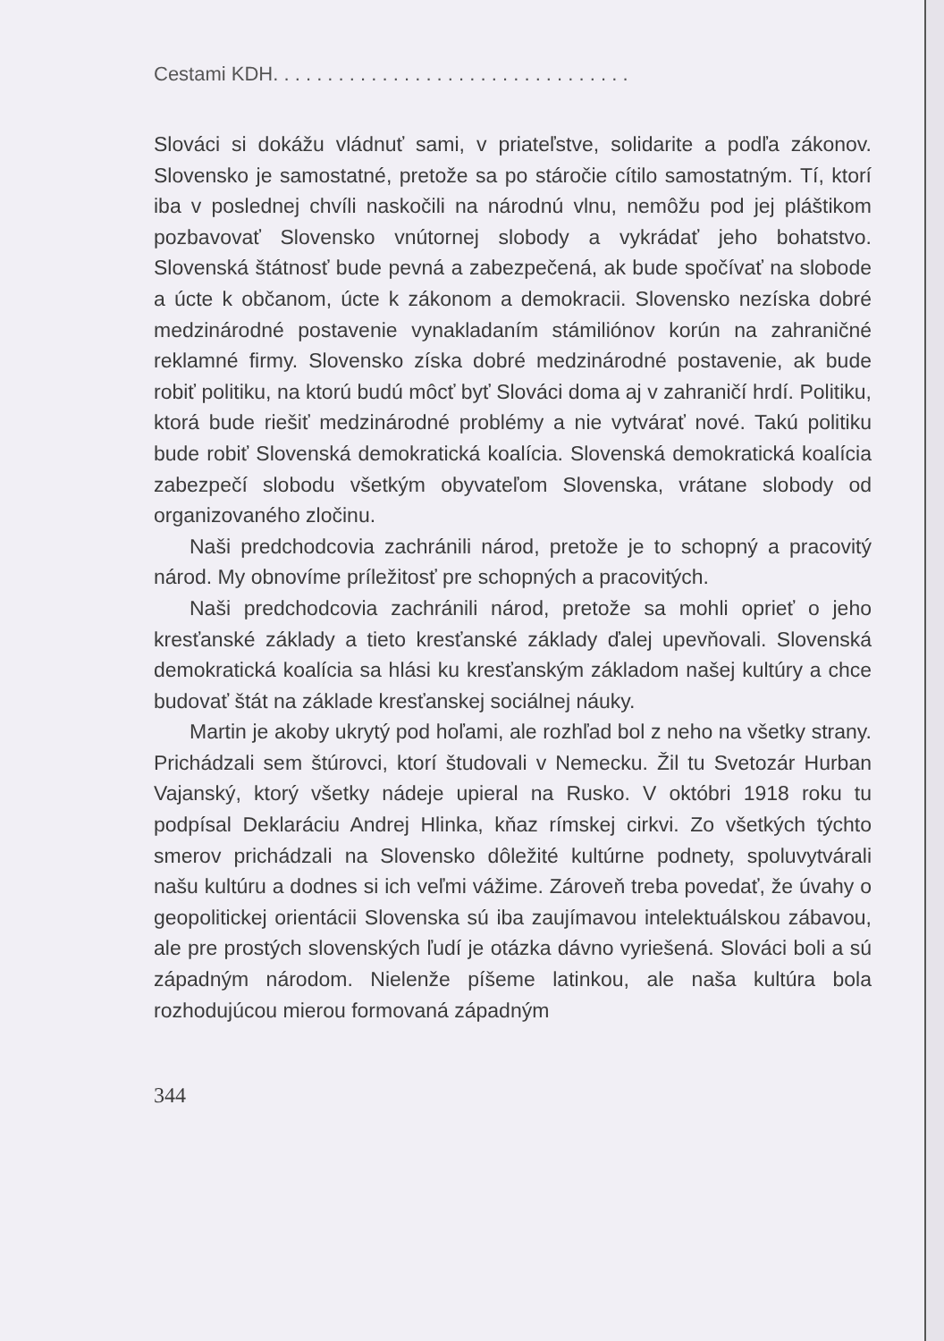Cestami KDH. . . . . . . . . . . . . . . . . . . . . . . . . . . . . . . . .
Slováci si dokážu vládnuť sami, v priateľstve, solidarite a podľa zákonov. Slovensko je samostatné, pretože sa po stáročie cítilo samostatným. Tí, ktorí iba v poslednej chvíli naskočili na národnú vlnu, nemôžu pod jej pláštikom pozbavovať Slovensko vnútornej slobody a vykrádať jeho bohatstvo. Slovenská štátnosť bude pevná a zabezpečená, ak bude spočívať na slobode a úcte k občanom, úcte k zákonom a demokracii. Slovensko nezíska dobré medzinárodné postavenie vynakladaním stámiliónov korún na zahraničné reklamné firmy. Slovensko získa dobré medzinárodné postavenie, ak bude robiť politiku, na ktorú budú môcť byť Slováci doma aj v zahraničí hrdí. Politiku, ktorá bude riešiť medzinárodné problémy a nie vytvárať nové. Takú politiku bude robiť Slovenská demokratická koalícia. Slovenská demokratická koalícia zabezpečí slobodu všetkým obyvateľom Slovenska, vrátane slobody od organizovaného zločinu.
Naši predchodcovia zachránili národ, pretože je to schopný a pracovitý národ. My obnovíme príležitosť pre schopných a pracovitých.
Naši predchodcovia zachránili národ, pretože sa mohli oprieť o jeho kresťanské základy a tieto kresťanské základy ďalej upevňovali. Slovenská demokratická koalícia sa hlási ku kresťanským základom našej kultúry a chce budovať štát na základe kresťanskej sociálnej náuky.
Martin je akoby ukrytý pod hoľami, ale rozhľad bol z neho na všetky strany. Prichádzali sem štúrovci, ktorí študovali v Nemecku. Žil tu Svetozár Hurban Vajanský, ktorý všetky nádeje upieral na Rusko. V októbri 1918 roku tu podpísal Deklaráciu Andrej Hlinka, kňaz rímskej cirkvi. Zo všetkých týchto smerov prichádzali na Slovensko dôležité kultúrne podnety, spoluvytvárali našu kultúru a dodnes si ich veľmi vážime. Zároveň treba povedať, že úvahy o geopolitickej orientácii Slovenska sú iba zaujímavou intelektuálskou zábavou, ale pre prostých slovenských ľudí je otázka dávno vyriešená. Slováci boli a sú západným národom. Nielenže píšeme latinkou, ale naša kultúra bola rozhodujúcou mierou formovaná západným
344